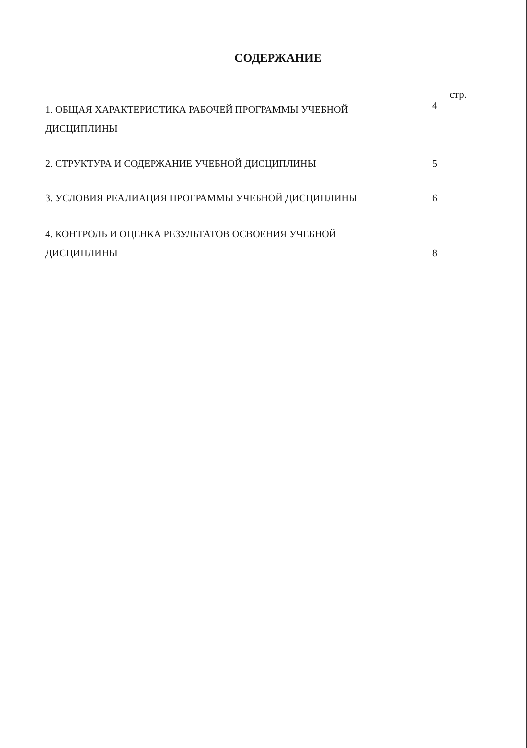СОДЕРЖАНИЕ
стр.
1. ОБЩАЯ ХАРАКТЕРИСТИКА РАБОЧЕЙ ПРОГРАММЫ УЧЕБНОЙ ДИСЦИПЛИНЫ
4
2. СТРУКТУРА И СОДЕРЖАНИЕ УЧЕБНОЙ ДИСЦИПЛИНЫ 5
3. УСЛОВИЯ РЕАЛИАЦИЯ ПРОГРАММЫ УЧЕБНОЙ ДИСЦИПЛИНЫ 6
4. КОНТРОЛЬ И ОЦЕНКА РЕЗУЛЬТАТОВ ОСВОЕНИЯ УЧЕБНОЙ ДИСЦИПЛИНЫ 8